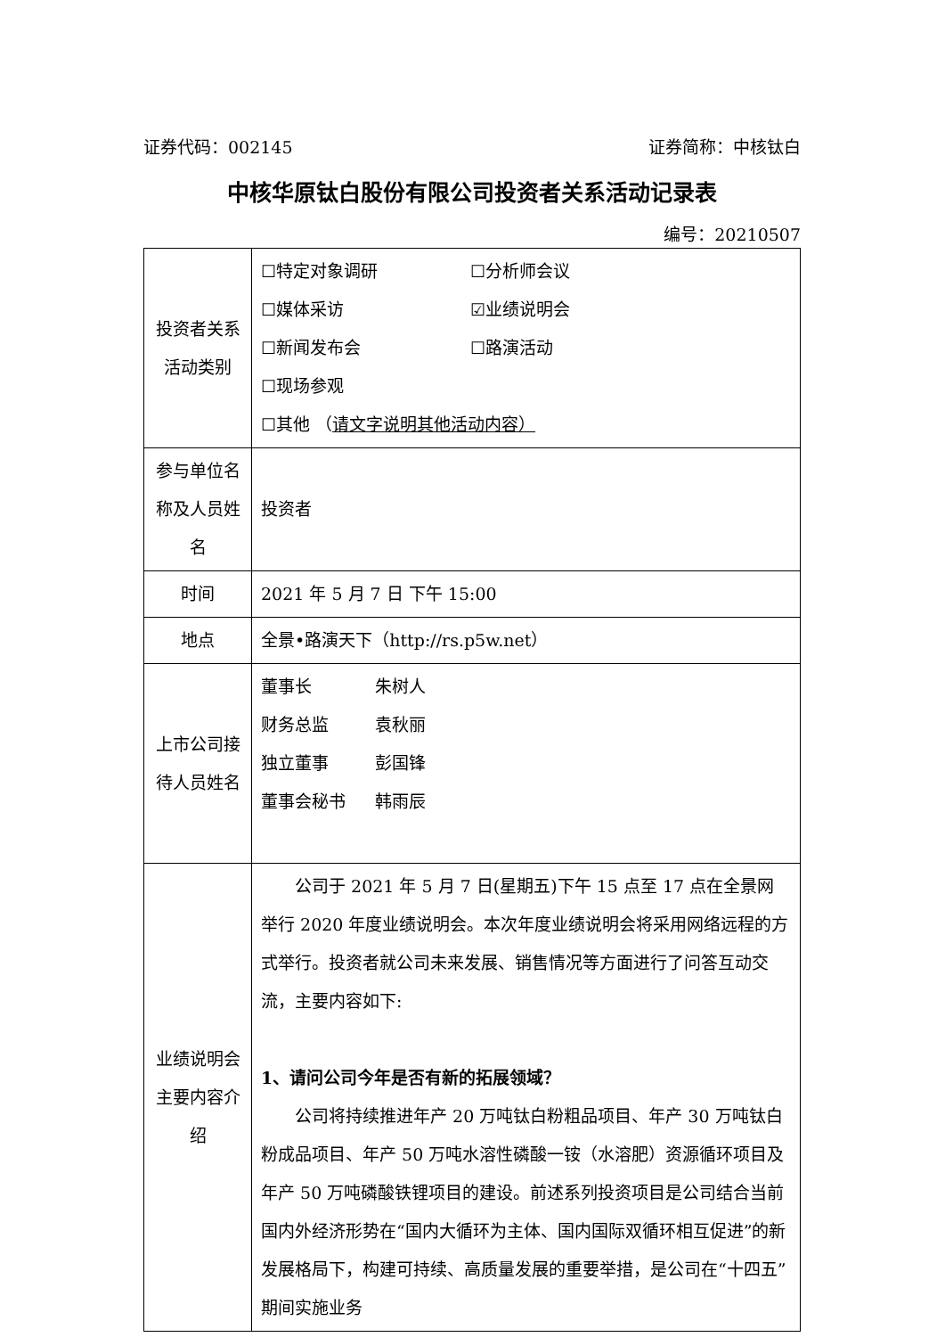证券代码：002145 证券简称：中核钛白
中核华原钛白股份有限公司投资者关系活动记录表
编号：20210507
| 投资者关系活动类别 | ☐特定对象调研 ☐分析师会议 ☐媒体采访 ☑业绩说明会 ☐新闻发布会 ☐路演活动 ☐现场参观 ☐其他 （ 请文字说明其他活动内容） |
| 参与单位名称及人员姓名 | 投资者 |
| 时间 | 2021 年 5 月 7 日 下午 15:00 |
| 地点 | 全景•路演天下（http://rs.p5w.net） |
| 上市公司接待人员姓名 | 董事长 朱树人 财务总监 袁秋丽 独立董事 彭国锋 董事会秘书 韩雨辰 |
| 业绩说明会主要内容介绍 | 公司于 2021 年 5 月 7 日(星期五)下午 15 点至 17 点在全景网举行 2020 年度业绩说明会。本次年度业绩说明会将采用网络远程的方式举行。投资者就公司未来发展、销售情况等方面进行了问答互动交流，主要内容如下: 1、请问公司今年是否有新的拓展领域？ 公司将持续推进年产 20 万吨钛白粉粗品项目、年产 30 万吨钛白粉成品项目、年产 50 万吨水溶性磷酸一铵（水溶肥）资源循环项目及年产 50 万吨磷酸铁锂项目的建设。前述系列投资项目是公司结合当前国内外经济形势在“国内大循环为主体、国内国际双循环相互促进”的新发展格局下，构建可持续、高质量发展的重要举措，是公司在“十四五”期间实施业务 |